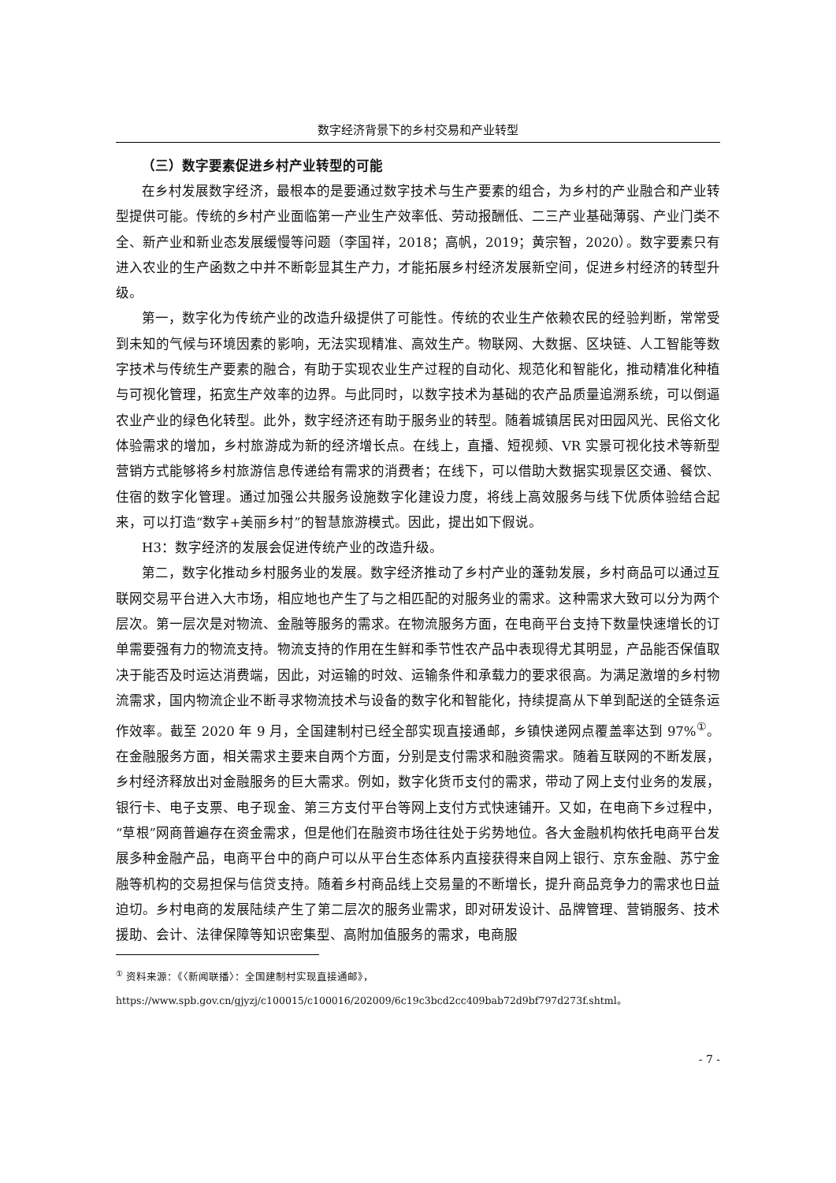数字经济背景下的乡村交易和产业转型
（三）数字要素促进乡村产业转型的可能
在乡村发展数字经济，最根本的是要通过数字技术与生产要素的组合，为乡村的产业融合和产业转型提供可能。传统的乡村产业面临第一产业生产效率低、劳动报酬低、二三产业基础薄弱、产业门类不全、新产业和新业态发展缓慢等问题（李国祥，2018；高帆，2019；黄宗智，2020）。数字要素只有进入农业的生产函数之中并不断彰显其生产力，才能拓展乡村经济发展新空间，促进乡村经济的转型升级。
第一，数字化为传统产业的改造升级提供了可能性。传统的农业生产依赖农民的经验判断，常常受到未知的气候与环境因素的影响，无法实现精准、高效生产。物联网、大数据、区块链、人工智能等数字技术与传统生产要素的融合，有助于实现农业生产过程的自动化、规范化和智能化，推动精准化种植与可视化管理，拓宽生产效率的边界。与此同时，以数字技术为基础的农产品质量追溯系统，可以倒逼农业产业的绿色化转型。此外，数字经济还有助于服务业的转型。随着城镇居民对田园风光、民俗文化体验需求的增加，乡村旅游成为新的经济增长点。在线上，直播、短视频、VR 实景可视化技术等新型营销方式能够将乡村旅游信息传递给有需求的消费者；在线下，可以借助大数据实现景区交通、餐饮、住宿的数字化管理。通过加强公共服务设施数字化建设力度，将线上高效服务与线下优质体验结合起来，可以打造“数字+美丽乡村”的智慧旅游模式。因此，提出如下假说。
H3：数字经济的发展会促进传统产业的改造升级。
第二，数字化推动乡村服务业的发展。数字经济推动了乡村产业的蓬勃发展，乡村商品可以通过互联网交易平台进入大市场，相应地也产生了与之相匹配的对服务业的需求。这种需求大致可以分为两个层次。第一层次是对物流、金融等服务的需求。在物流服务方面，在电商平台支持下数量快速增长的订单需要强有力的物流支持。物流支持的作用在生鲜和季节性农产品中表现得尤其明显，产品能否保值取决于能否及时运达消费端，因此，对运输的时效、运输条件和承载力的要求很高。为满足激增的乡村物流需求，国内物流企业不断寻求物流技术与设备的数字化和智能化，持续提高从下单到配送的全链条运作效率。截至 2020 年 9 月，全国建制村已经全部实现直接通邮，乡镇快递网点覆盖率达到 97%<sup>①</sup>。在金融服务方面，相关需求主要来自两个方面，分别是支付需求和融资需求。随着互联网的不断发展，乡村经济释放出对金融服务的巨大需求。例如，数字化货币支付的需求，带动了网上支付业务的发展，银行卡、电子支票、电子现金、第三方支付平台等网上支付方式快速铺开。又如，在电商下乡过程中，“草根”网商普遍存在资金需求，但是他们在融资市场往往处于劣势地位。各大金融机构依托电商平台发展多种金融产品，电商平台中的商户可以从平台生态体系内直接获得来自网上银行、京东金融、苏宁金融等机构的交易担保与信贷支持。随着乡村商品线上交易量的不断增长，提升商品竞争力的需求也日益迫切。乡村电商的发展陆续产生了第二层次的服务业需求，即对研发设计、品牌管理、营销服务、技术援助、会计、法律保障等知识密集型、高附加值服务的需求，电商服
<sup>①</sup> 资料来源：《〈新闻联播〉：全国建制村实现直接通邮》，https://www.spb.gov.cn/gjyzj/c100015/c100016/202009/6c19c3bcd2cc409bab72d9bf797d273f.shtml。
- 7 -